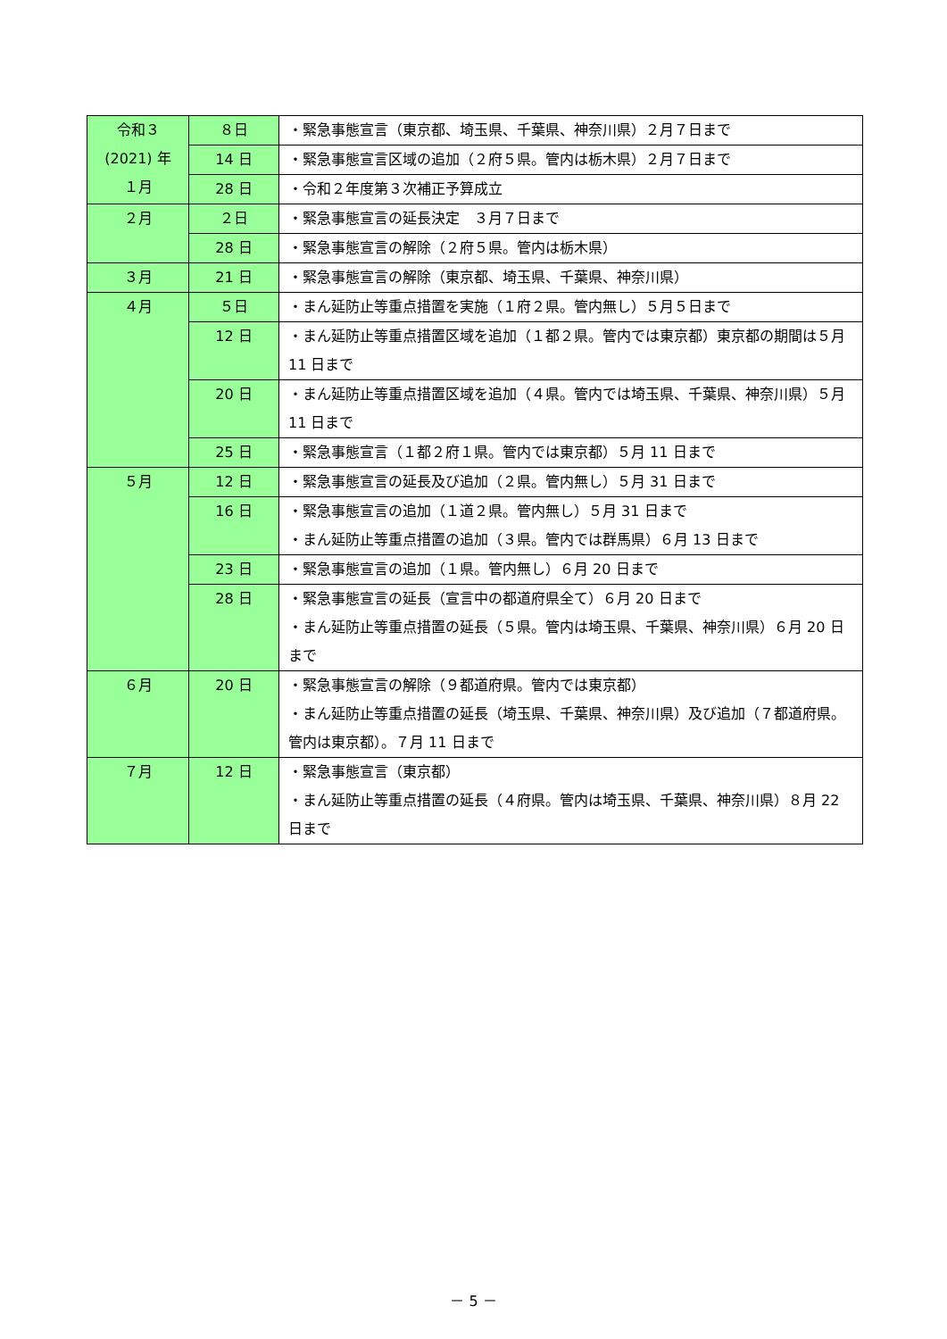| 令和３ (2021) 年 １月 | ８日 | ・緊急事態宣言（東京都、埼玉県、千葉県、神奈川県）２月７日まで |
| | 14 日 | ・緊急事態宣言区域の追加（２府５県。管内は栃木県）２月７日まで |
| | 28 日 | ・令和２年度第３次補正予算成立 |
| ２月 | ２日 | ・緊急事態宣言の延長決定 ３月７日まで |
| | 28 日 | ・緊急事態宣言の解除（２府５県。管内は栃木県） |
| ３月 | 21 日 | ・緊急事態宣言の解除（東京都、埼玉県、千葉県、神奈川県） |
| ４月 | ５日 | ・まん延防止等重点措置を実施（１府２県。管内無し）５月５日まで |
| | 12 日 | ・まん延防止等重点措置区域を追加（１都２県。管内では東京都）東京都の期間は５月 11 日まで |
| | 20 日 | ・まん延防止等重点措置区域を追加（４県。管内では埼玉県、千葉県、神奈川県）５月 11 日まで |
| | 25 日 | ・緊急事態宣言（１都２府１県。管内では東京都）５月 11 日まで |
| ５月 | 12 日 | ・緊急事態宣言の延長及び追加（２県。管内無し）５月 31 日まで |
| | 16 日 | ・緊急事態宣言の追加（１道２県。管内無し）５月 31 日まで ・まん延防止等重点措置の追加（３県。管内では群馬県）６月 13 日まで |
| | 23 日 | ・緊急事態宣言の追加（１県。管内無し）６月 20 日まで |
| | 28 日 | ・緊急事態宣言の延長（宣言中の都道府県全て）６月 20 日まで ・まん延防止等重点措置の延長（５県。管内は埼玉県、千葉県、神奈川県）６月 20 日まで |
| ６月 | 20 日 | ・緊急事態宣言の解除（９都道府県。管内では東京都） ・まん延防止等重点措置の延長（埼玉県、千葉県、神奈川県）及び追加（７都道府県。管内は東京都）。７月 11 日まで |
| ７月 | 12 日 | ・緊急事態宣言（東京都） ・まん延防止等重点措置の延長（４府県。管内は埼玉県、千葉県、神奈川県）８月 22 日まで |
－ 5 －